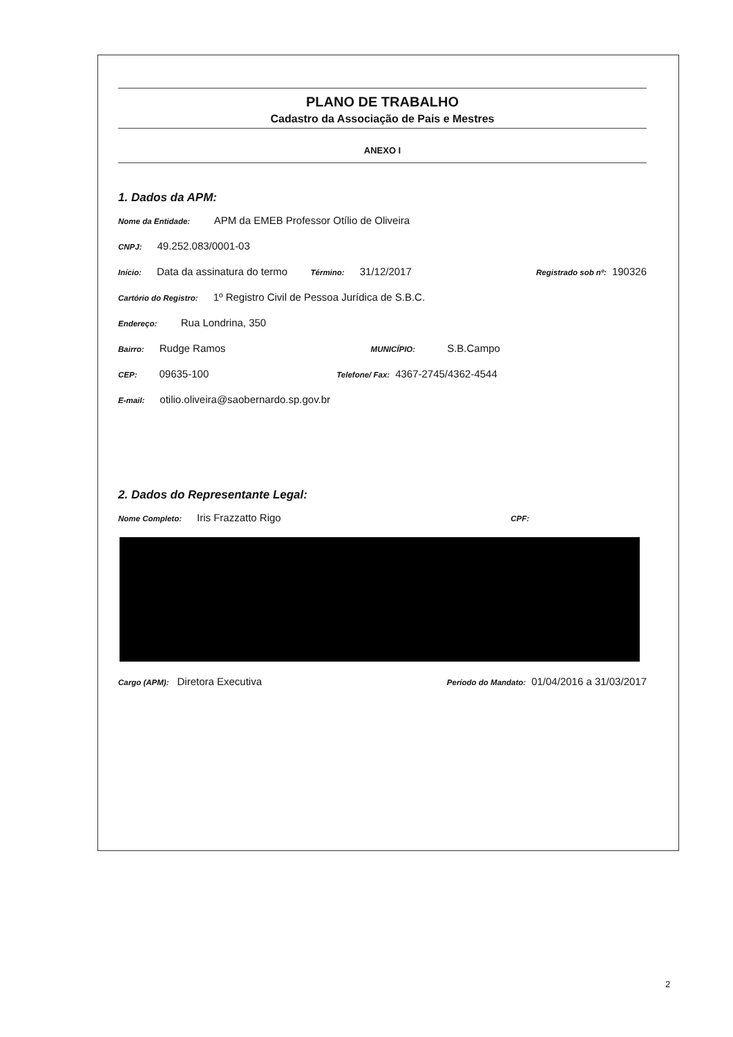PLANO DE TRABALHO
Cadastro da Associação de Pais e Mestres
ANEXO I
1. Dados da APM:
Nome da Entidade: APM da EMEB Professor Otílio de Oliveira
CNPJ: 49.252.083/0001-03
Início: Data da assinatura do termo Término: 31/12/2017 Registrado sob nº: 190326
Cartório do Registro: 1º Registro Civil de Pessoa Jurídica de S.B.C.
Endereço: Rua Londrina, 350
Bairro: Rudge Ramos MUNICÍPIO: S.B.Campo
CEP: 09635-100 Telefone/ Fax: 4367-2745/4362-4544
E-mail: otilio.oliveira@saobernardo.sp.gov.br
2. Dados do Representante Legal:
Nome Completo: Iris Frazzatto Rigo CPF:
Cargo (APM): Diretora Executiva Período do Mandato: 01/04/2016 a 31/03/2017
2